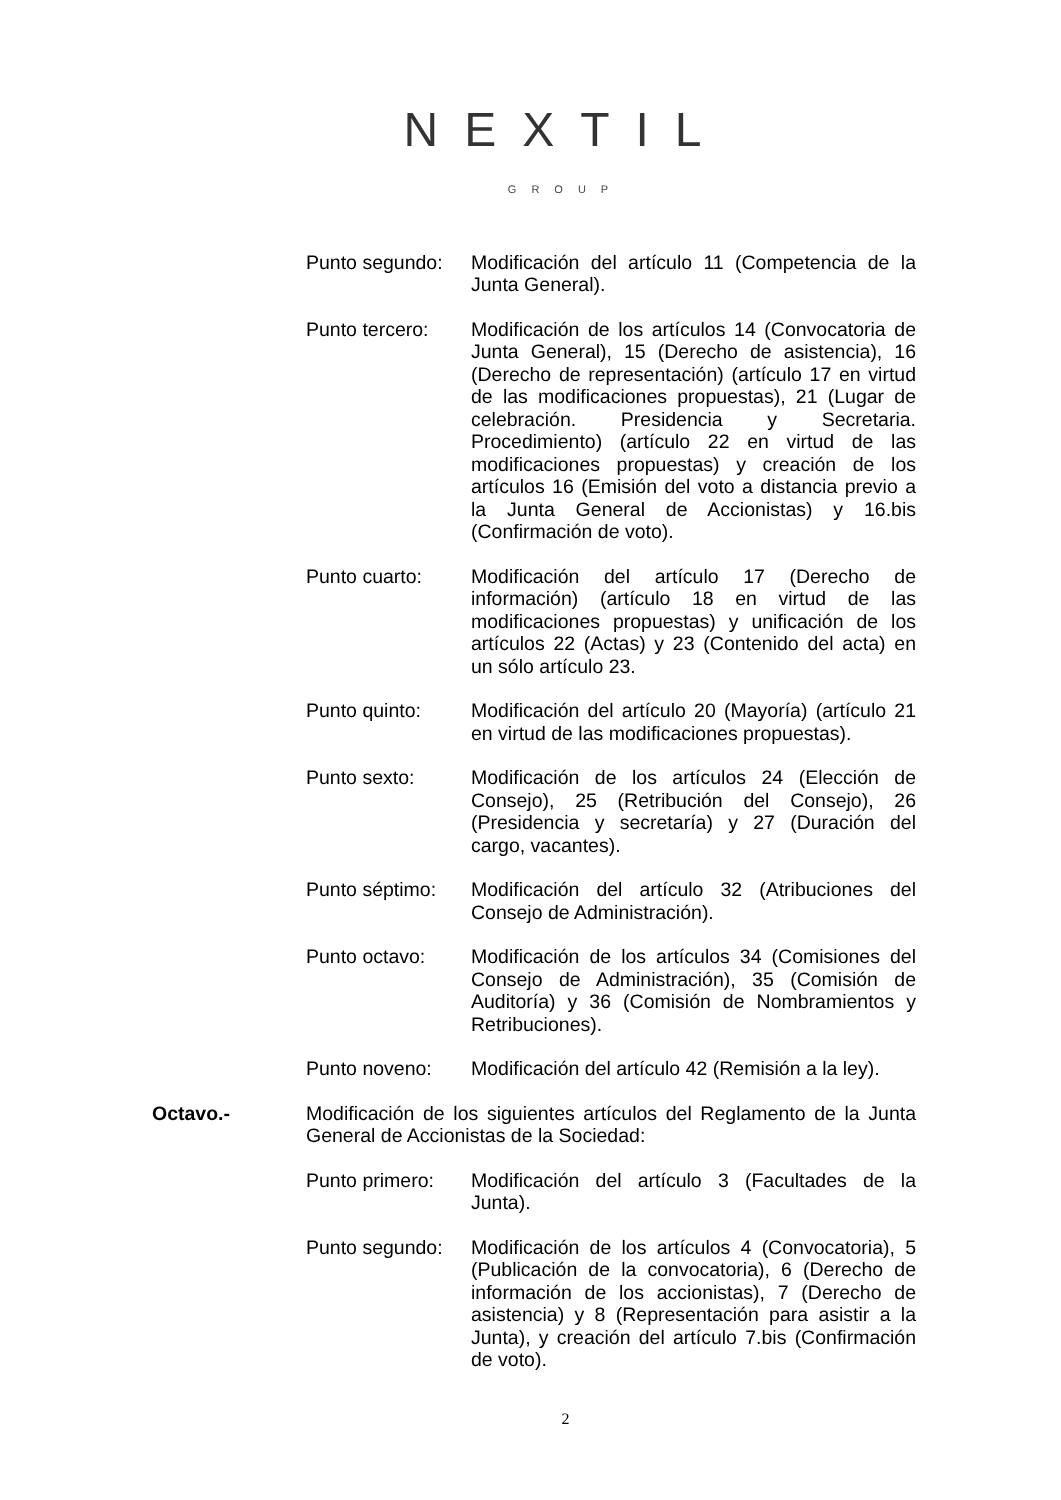NEXTIL
GROUP
Punto segundo: Modificación del artículo 11 (Competencia de la Junta General).
Punto tercero: Modificación de los artículos 14 (Convocatoria de Junta General), 15 (Derecho de asistencia), 16 (Derecho de representación) (artículo 17 en virtud de las modificaciones propuestas), 21 (Lugar de celebración. Presidencia y Secretaria. Procedimiento) (artículo 22 en virtud de las modificaciones propuestas) y creación de los artículos 16 (Emisión del voto a distancia previo a la Junta General de Accionistas) y 16.bis (Confirmación de voto).
Punto cuarto: Modificación del artículo 17 (Derecho de información) (artículo 18 en virtud de las modificaciones propuestas) y unificación de los artículos 22 (Actas) y 23 (Contenido del acta) en un sólo artículo 23.
Punto quinto: Modificación del artículo 20 (Mayoría) (artículo 21 en virtud de las modificaciones propuestas).
Punto sexto: Modificación de los artículos 24 (Elección de Consejo), 25 (Retribución del Consejo), 26 (Presidencia y secretaría) y 27 (Duración del cargo, vacantes).
Punto séptimo: Modificación del artículo 32 (Atribuciones del Consejo de Administración).
Punto octavo: Modificación de los artículos 34 (Comisiones del Consejo de Administración), 35 (Comisión de Auditoría) y 36 (Comisión de Nombramientos y Retribuciones).
Punto noveno: Modificación del artículo 42 (Remisión a la ley).
Octavo.- Modificación de los siguientes artículos del Reglamento de la Junta General de Accionistas de la Sociedad:
Punto primero: Modificación del artículo 3 (Facultades de la Junta).
Punto segundo: Modificación de los artículos 4 (Convocatoria), 5 (Publicación de la convocatoria), 6 (Derecho de información de los accionistas), 7 (Derecho de asistencia) y 8 (Representación para asistir a la Junta), y creación del artículo 7.bis (Confirmación de voto).
2